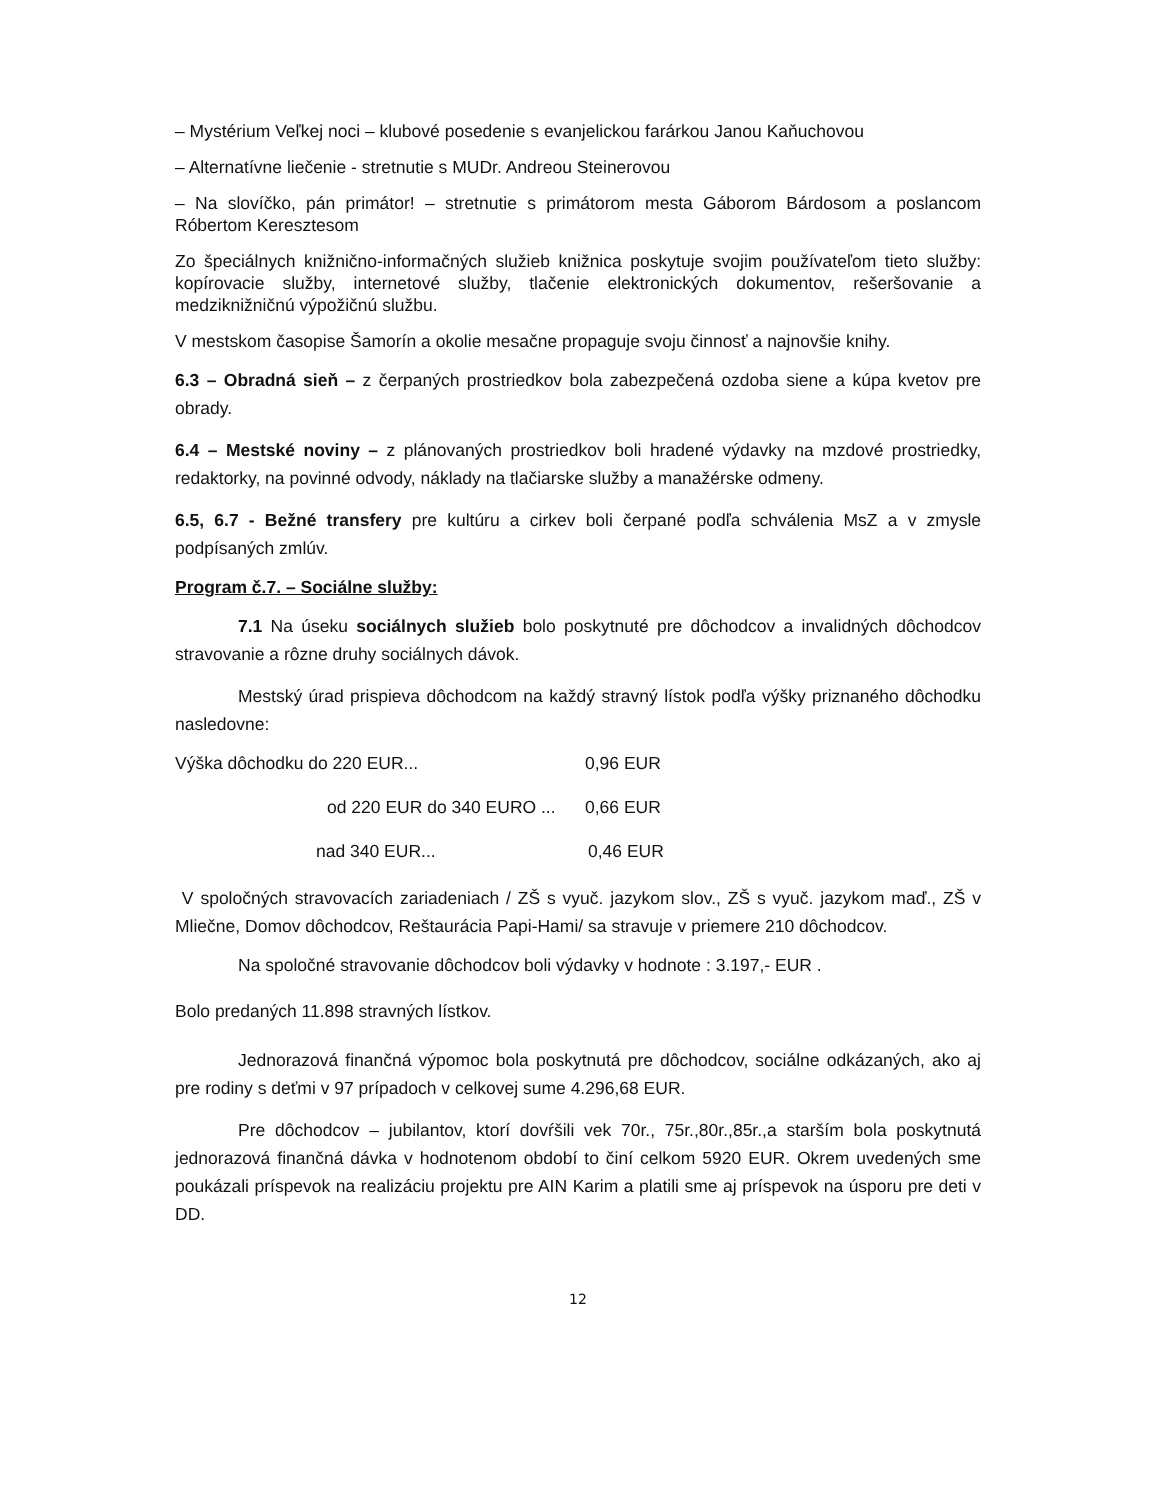– Mystérium Veľkej noci – klubové posedenie s evanjelickou farárkou Janou Kaňuchovou
– Alternatívne liečenie - stretnutie s MUDr. Andreou Steinerovou
– Na slovíčko, pán primátor! – stretnutie s primátorom mesta Gáborom Bárdosom a poslancom Róbertom Keresztesom
Zo špeciálnych knižnično-informačných služieb knižnica poskytuje svojim používateľom tieto služby: kopírovacie služby, internetové služby, tlačenie elektronických dokumentov, rešeršovanie a medziknižničnú výpožičnú službu.
V mestskom časopise Šamorín a okolie mesačne propaguje svoju činnosť a najnovšie knihy.
6.3 – Obradná sieň – z čerpaných prostriedkov bola zabezpečená ozdoba siene a kúpa kvetov pre obrady.
6.4 – Mestské noviny – z plánovaných prostriedkov boli hradené výdavky na mzdové prostriedky, redaktorky, na povinné odvody, náklady na tlačiarske služby a manažérske odmeny.
6.5, 6.7 - Bežné transfery pre kultúru a cirkev boli čerpané podľa schválenia MsZ a v zmysle podpísaných zmlúv.
Program č.7. – Sociálne služby:
7.1 Na úseku sociálnych služieb bolo poskytnuté pre dôchodcov a invalidných dôchodcov stravovanie a rôzne druhy sociálnych dávok.
Mestský úrad prispieva dôchodcom na každý stravný lístok podľa výšky priznaného dôchodku nasledovne:
Výška dôchodku do 220 EUR... 0,96 EUR
od 220 EUR do 340 EURO ... 0,66 EUR
nad 340 EUR... 0,46 EUR
V spoločných stravovacích zariadeniach / ZŠ s vyuč. jazykom slov., ZŠ s vyuč. jazykom maď., ZŠ v Mliečne, Domov dôchodcov, Reštaurácia Papi-Hami/ sa stravuje v priemere 210 dôchodcov.
Na spoločné stravovanie dôchodcov boli výdavky v hodnote : 3.197,- EUR .
Bolo predaných 11.898 stravných lístkov.
Jednorazová finančná výpomoc bola poskytnutá pre dôchodcov, sociálne odkázaných, ako aj pre rodiny s deťmi v 97 prípadoch v celkovej sume 4.296,68 EUR.
Pre dôchodcov – jubilantov, ktorí dovŕšili vek 70r., 75r.,80r.,85r.,a starším bola poskytnutá jednorazová finančná dávka v hodnotenom období to činí celkom 5920 EUR. Okrem uvedených sme poukázali príspevok na realizáciu projektu pre AIN Karim a platili sme aj príspevok na úsporu pre deti v DD.
12